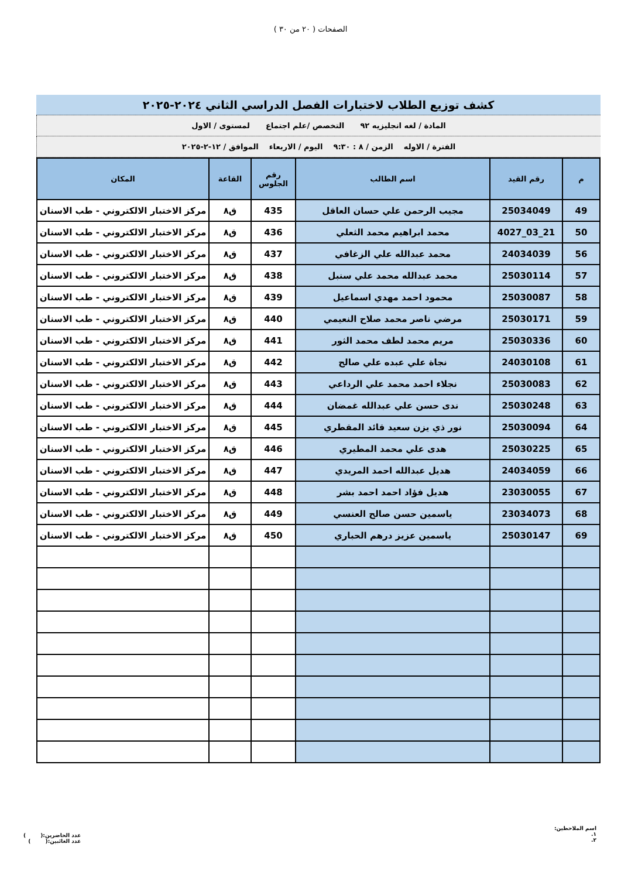الصفحات ( ٢٠ من ٣٠ )
كشف توزيع الطلاب لاختبارات الفصل الدراسي الثاني ٢٠٢٤-٢٠٢٥
المادة / لغه انجليزيه ٩٢ التخصص /علم اجتماع لمستوى / الاول
الفترة / الاوله الزمن / ٨ : ٩:٣٠ اليوم / الاربعاء الموافق / ١٢-٢-٢٠٢٥
| م | رقم القيد | اسم الطالب | رقم الجلوس | القاعة | المكان |
| --- | --- | --- | --- | --- | --- |
| 49 | 25034049 | مجيب الرحمن علي حسان العاقل | 435 | ق٨ | مركز الاختبار الالكتروني - طب الاسنان |
| 50 | 21_03_4027 | محمد ابراهيم محمد الثعلي | 436 | ق٨ | مركز الاختبار الالكتروني - طب الاسنان |
| 56 | 24034039 | محمد عبدالله علي الزغافي | 437 | ق٨ | مركز الاختبار الالكتروني - طب الاسنان |
| 57 | 25030114 | محمد عبدالله محمد علي سنبل | 438 | ق٨ | مركز الاختبار الالكتروني - طب الاسنان |
| 58 | 25030087 | محمود احمد مهدي اسماعيل | 439 | ق٨ | مركز الاختبار الالكتروني - طب الاسنان |
| 59 | 25030171 | مرضي ناصر محمد صلاح النعيمي | 440 | ق٨ | مركز الاختبار الالكتروني - طب الاسنان |
| 60 | 25030336 | مريم محمد لطف محمد الثور | 441 | ق٨ | مركز الاختبار الالكتروني - طب الاسنان |
| 61 | 24030108 | نجاة علي عبده علي صالح | 442 | ق٨ | مركز الاختبار الالكتروني - طب الاسنان |
| 62 | 25030083 | نجلاء احمد محمد علي الرداعي | 443 | ق٨ | مركز الاختبار الالكتروني - طب الاسنان |
| 63 | 25030248 | ندى حسن علي عبدالله غمضان | 444 | ق٨ | مركز الاختبار الالكتروني - طب الاسنان |
| 64 | 25030094 | نور ذي يزن سعيد قائد المقطري | 445 | ق٨ | مركز الاختبار الالكتروني - طب الاسنان |
| 65 | 25030225 | هدى علي محمد المطيري | 446 | ق٨ | مركز الاختبار الالكتروني - طب الاسنان |
| 66 | 24034059 | هديل عبدالله احمد المريدي | 447 | ق٨ | مركز الاختبار الالكتروني - طب الاسنان |
| 67 | 23030055 | هديل فؤاد احمد احمد بشر | 448 | ق٨ | مركز الاختبار الالكتروني - طب الاسنان |
| 68 | 23034073 | ياسمين حسن صالح العنسي | 449 | ق٨ | مركز الاختبار الالكتروني - طب الاسنان |
| 69 | 25030147 | ياسمين عزيز درهم الحباري | 450 | ق٨ | مركز الاختبار الالكتروني - طب الاسنان |
اسم الملاحظين:
١.
٢.
عدد الحاضرين:( )
عدد الغائبين:( )